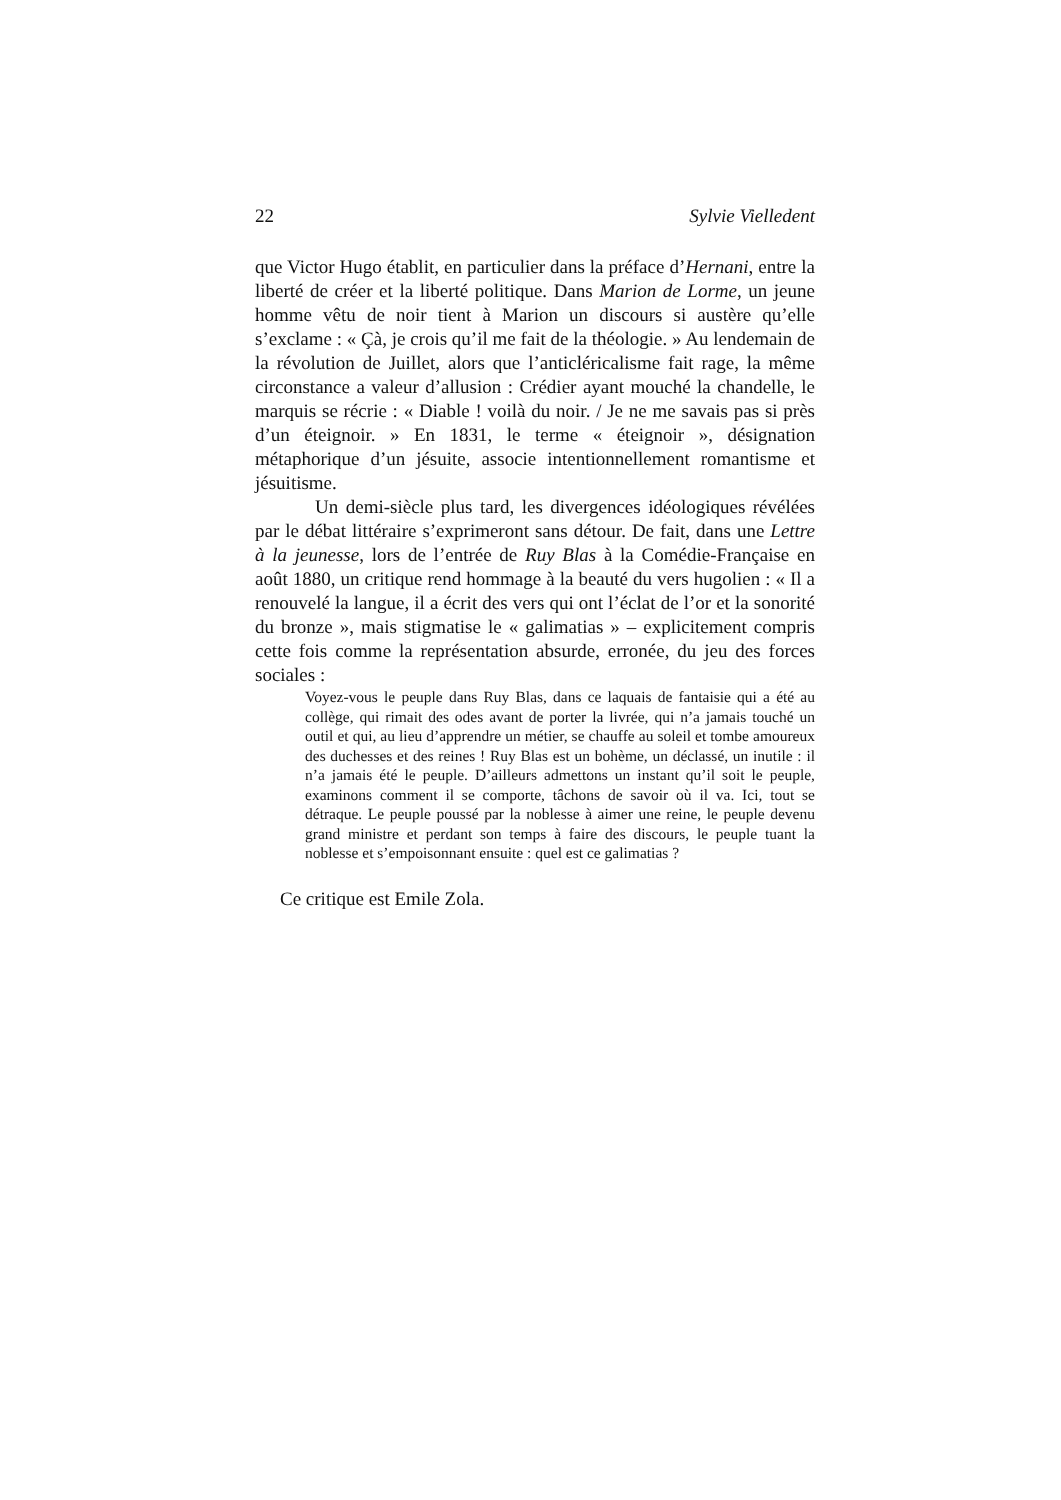22 Sylvie Vielledent
que Victor Hugo établit, en particulier dans la préface d’Hernani, entre la liberté de créer et la liberté politique. Dans Marion de Lorme, un jeune homme vêtu de noir tient à Marion un discours si austère qu’elle s’exclame : « Çà, je crois qu’il me fait de la théologie. » Au lendemain de la révolution de Juillet, alors que l’anticléricalisme fait rage, la même circonstance a valeur d’allusion : Crédier ayant mouché la chandelle, le marquis se récrie : « Diable ! voilà du noir. / Je ne me savais pas si près d’un éteignoir. » En 1831, le terme « éteignoir », désignation métaphorique d’un jésuite, associe intentionnellement romantisme et jésuitisme.
Un demi-siècle plus tard, les divergences idéologiques révélées par le débat littéraire s’exprimeront sans détour. De fait, dans une Lettre à la jeunesse, lors de l’entrée de Ruy Blas à la Comédie-Française en août 1880, un critique rend hommage à la beauté du vers hugolien : « Il a renouvelé la langue, il a écrit des vers qui ont l’éclat de l’or et la sonorité du bronze », mais stigmatise le « galimatias » – explicitement compris cette fois comme la représentation absurde, erronée, du jeu des forces sociales :
Voyez-vous le peuple dans Ruy Blas, dans ce laquais de fantaisie qui a été au collège, qui rimait des odes avant de porter la livrée, qui n’a jamais touché un outil et qui, au lieu d’apprendre un métier, se chauffe au soleil et tombe amoureux des duchesses et des reines ! Ruy Blas est un bohème, un déclassé, un inutile : il n’a jamais été le peuple. D’ailleurs admettons un instant qu’il soit le peuple, examinons comment il se comporte, tâchons de savoir où il va. Ici, tout se détraque. Le peuple poussé par la noblesse à aimer une reine, le peuple devenu grand ministre et perdant son temps à faire des discours, le peuple tuant la noblesse et s’empoisonnant ensuite : quel est ce galimatias ?
Ce critique est Emile Zola.